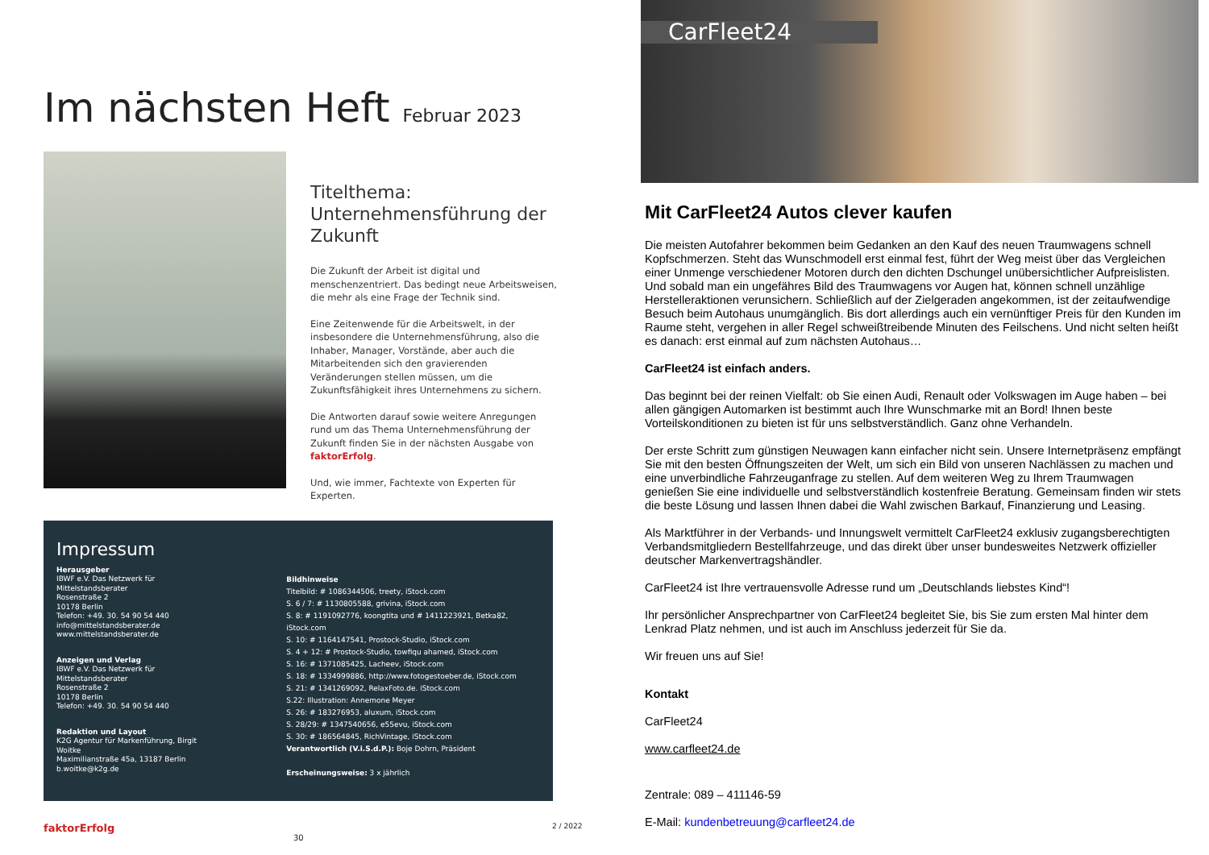Im nächsten Heft Februar 2023
Titelthema:
Unternehmensführung der Zukunft
Die Zukunft der Arbeit ist digital und menschenzentriert. Das bedingt neue Arbeitsweisen, die mehr als eine Frage der Technik sind.
Eine Zeitenwende für die Arbeitswelt, in der insbesondere die Unternehmensführung, also die Inhaber, Manager, Vorstände, aber auch die Mitarbeitenden sich den gravierenden Veränderungen stellen müssen, um die Zukunftsfähigkeit ihres Unternehmens zu sichern.
Die Antworten darauf sowie weitere Anregungen rund um das Thema Unternehmensführung der Zukunft finden Sie in der nächsten Ausgabe von faktorErfolg.
Und, wie immer, Fachtexte von Experten für Experten.
Impressum
Herausgeber
IBWF e.V. Das Netzwerk für Mittelstandsberater
Rosenstraße 2
10178 Berlin
Telefon: +49. 30. 54 90 54 440
info@mittelstandsberater.de
www.mittelstandsberater.de
Anzeigen und Verlag
IBWF e.V. Das Netzwerk für Mittelstandsberater
Rosenstraße 2
10178 Berlin
Telefon: +49. 30. 54 90 54 440
Redaktion und Layout
K2G Agentur für Markenführung, Birgit Woitke
Maximilianstraße 45a, 13187 Berlin
b.woitke@k2g.de
Bildhinweise
Titelbild: # 1086344506, treety, iStock.com
S. 6 / 7: # 1130805588, grivina, iStock.com
S. 8: # 1191092776, koongtita und # 1411223921, Betka82, iStock.com
S. 10: # 1164147541, Prostock-Studio, iStock.com
S. 4 + 12: # Prostock-Studio, towfiqu ahamed, iStock.com
S. 16: # 1371085425, Lacheev, iStock.com
S. 18: # 1334999886, http://www.fotogestoeber.de, iStock.com
S. 21: # 1341269092, RelaxFoto.de. iStock.com
S.22: Illustration: Annemone Meyer
S. 26: # 183276953, aluxum, iStock.com
S. 28/29: # 1347540656, e55evu, iStock.com
S. 30: # 186564845, RichVintage, iStock.com
Verantwortlich (V.i.S.d.P.): Boje Dohrn, Präsident
Erscheinungsweise: 3 x jährlich
faktorErfolg 2 / 2022
30
CarFleet24
Mit CarFleet24 Autos clever kaufen
Die meisten Autofahrer bekommen beim Gedanken an den Kauf des neuen Traumwagens schnell Kopfschmerzen. Steht das Wunschmodell erst einmal fest, führt der Weg meist über das Vergleichen einer Unmenge verschiedener Motoren durch den dichten Dschungel unübersichtlicher Aufpreislisten. Und sobald man ein ungefähres Bild des Traumwagens vor Augen hat, können schnell unzählige Herstelleraktionen verunsichern. Schließlich auf der Zielgeraden angekommen, ist der zeitaufwendige Besuch beim Autohaus unumgänglich. Bis dort allerdings auch ein vernünftiger Preis für den Kunden im Raume steht, vergehen in aller Regel schweißtreibende Minuten des Feilschens. Und nicht selten heißt es danach: erst einmal auf zum nächsten Autohaus…
CarFleet24 ist einfach anders.
Das beginnt bei der reinen Vielfalt: ob Sie einen Audi, Renault oder Volkswagen im Auge haben – bei allen gängigen Automarken ist bestimmt auch Ihre Wunschmarke mit an Bord! Ihnen beste Vorteilskonditionen zu bieten ist für uns selbstverständlich. Ganz ohne Verhandeln.
Der erste Schritt zum günstigen Neuwagen kann einfacher nicht sein. Unsere Internetpräsenz empfängt Sie mit den besten Öffnungszeiten der Welt, um sich ein Bild von unseren Nachlässen zu machen und eine unverbindliche Fahrzeuganfrage zu stellen. Auf dem weiteren Weg zu Ihrem Traumwagen genießen Sie eine individuelle und selbstverständlich kostenfreie Beratung. Gemeinsam finden wir stets die beste Lösung und lassen Ihnen dabei die Wahl zwischen Barkauf, Finanzierung und Leasing.
Als Marktführer in der Verbands- und Innungswelt vermittelt CarFleet24 exklusiv zugangsberechtigten Verbandsmitgliedern Bestellfahrzeuge, und das direkt über unser bundesweites Netzwerk offizieller deutscher Markenvertragshändler.
CarFleet24 ist Ihre vertrauensvolle Adresse rund um „Deutschlands liebstes Kind“!
Ihr persönlicher Ansprechpartner von CarFleet24 begleitet Sie, bis Sie zum ersten Mal hinter dem Lenkrad Platz nehmen, und ist auch im Anschluss jederzeit für Sie da.
Wir freuen uns auf Sie!
Kontakt
CarFleet24
www.carfleet24.de
Zentrale: 089 – 411146-59
E-Mail: kundenbetreuung@carfleet24.de